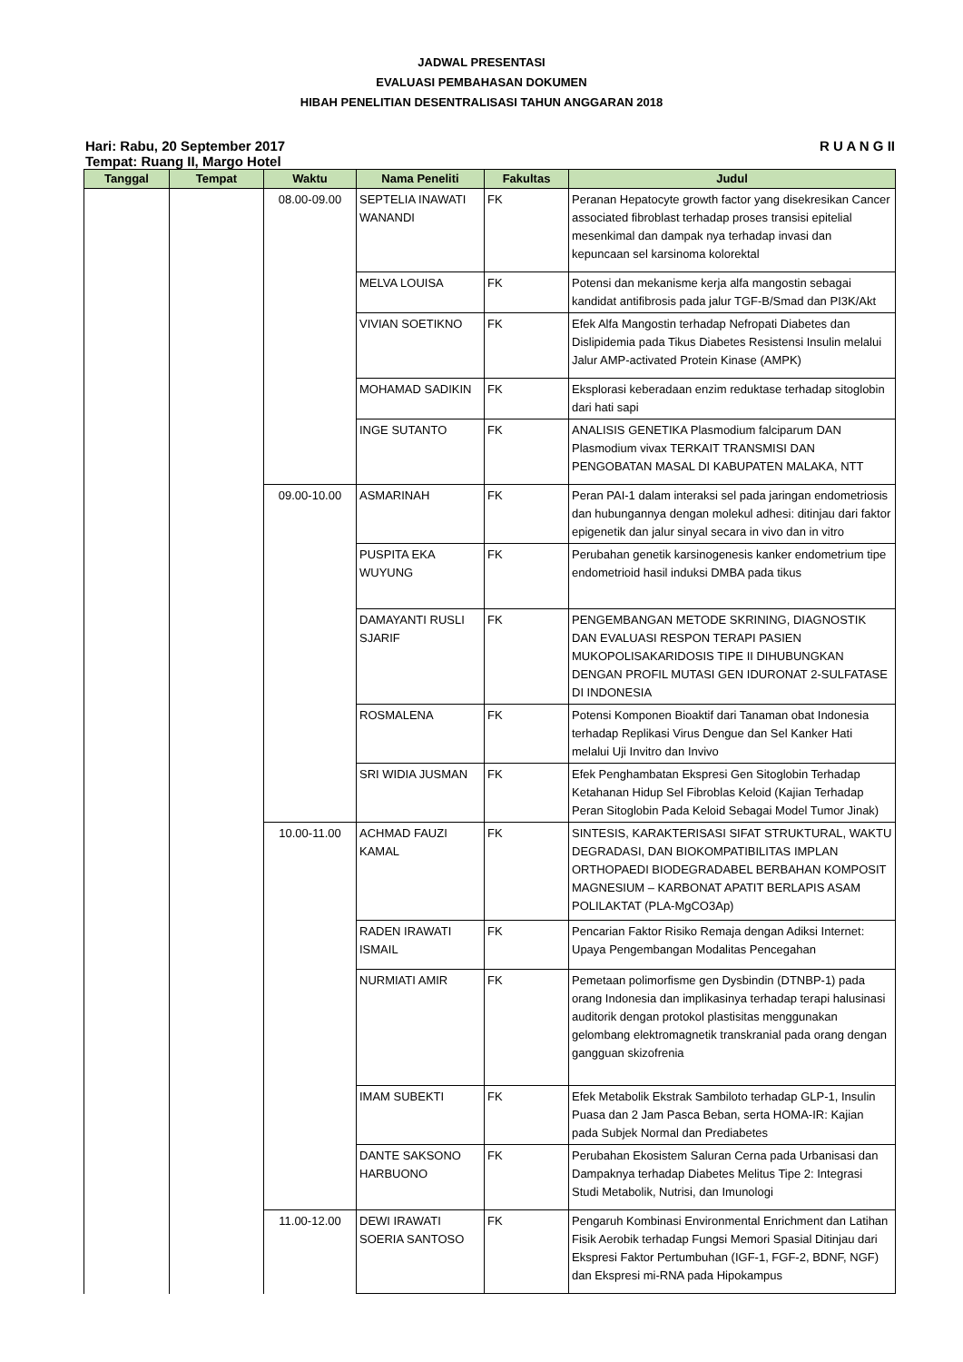JADWAL PRESENTASI
EVALUASI PEMBAHASAN DOKUMEN
HIBAH PENELITIAN DESENTRALISASI TAHUN ANGGARAN 2018
Hari: Rabu, 20 September 2017 R U A N G II
Tempat: Ruang II, Margo Hotel
| Tanggal | Tempat | Waktu | Nama Peneliti | Fakultas | Judul |
| --- | --- | --- | --- | --- | --- |
| | | 08.00-09.00 | SEPTELIA INAWATI WANANDI | FK | Peranan Hepatocyte growth factor yang disekresikan Cancer associated fibroblast terhadap proses transisi epitelial mesenkimal dan dampak nya terhadap invasi dan kepuncaan sel karsinoma kolorektal |
| | | | MELVA LOUISA | FK | Potensi dan mekanisme kerja alfa mangostin sebagai kandidat antifibrosis pada jalur TGF-B/Smad dan PI3K/Akt |
| | | | VIVIAN SOETIKNO | FK | Efek Alfa Mangostin terhadap Nefropati Diabetes dan Dislipidemia pada Tikus Diabetes Resistensi Insulin melalui Jalur AMP-activated Protein Kinase (AMPK) |
| | | | MOHAMAD SADIKIN | FK | Eksplorasi keberadaan enzim reduktase terhadap sitoglobin dari hati sapi |
| | | | INGE SUTANTO | FK | ANALISIS GENETIKA Plasmodium falciparum DAN Plasmodium vivax TERKAIT TRANSMISI DAN PENGOBATAN MASAL DI KABUPATEN MALAKA, NTT |
| | | 09.00-10.00 | ASMARINAH | FK | Peran PAI-1 dalam interaksi sel pada jaringan endometriosis dan hubungannya dengan molekul adhesi: ditinjau dari faktor epigenetik dan jalur sinyal secara in vivo dan in vitro |
| | | | PUSPITA EKA WUYUNG | FK | Perubahan genetik karsinogenesis kanker endometrium tipe endometrioid hasil induksi DMBA pada tikus |
| | | | DAMAYANTI RUSLI SJARIF | FK | PENGEMBANGAN METODE SKRINING, DIAGNOSTIK DAN EVALUASI RESPON TERAPI PASIEN MUKOPOLISAKARIDOSIS TIPE II DIHUBUNGKAN DENGAN PROFIL MUTASI GEN IDURONAT 2-SULFATASE DI INDONESIA |
| | | | ROSMALENA | FK | Potensi Komponen Bioaktif dari Tanaman obat Indonesia terhadap Replikasi Virus Dengue dan Sel Kanker Hati melalui Uji Invitro dan Invivo |
| | | | SRI WIDIA JUSMAN | FK | Efek Penghambatan Ekspresi Gen Sitoglobin Terhadap Ketahanan Hidup Sel Fibroblas Keloid (Kajian Terhadap Peran Sitoglobin Pada Keloid Sebagai Model Tumor Jinak) |
| | | 10.00-11.00 | ACHMAD FAUZI KAMAL | FK | SINTESIS, KARAKTERISASI SIFAT STRUKTURAL, WAKTU DEGRADASI, DAN BIOKOMPATIBILITAS IMPLAN ORTHOPAEDI BIODEGRADABEL BERBAHAN KOMPOSIT MAGNESIUM – KARBONAT APATIT BERLAPIS ASAM POLILAKTAT (PLA-MgCO3Ap) |
| | | | RADEN IRAWATI ISMAIL | FK | Pencarian Faktor Risiko Remaja dengan Adiksi Internet: Upaya Pengembangan Modalitas Pencegahan |
| | | | NURMIATI AMIR | FK | Pemetaan polimorfisme gen Dysbindin (DTNBP-1) pada orang Indonesia dan implikasinya terhadap terapi halusinasi auditorik dengan protokol plastisitas menggunakan gelombang elektromagnetik transkranial pada orang dengan gangguan skizofrenia |
| | | | IMAM SUBEKTI | FK | Efek Metabolik Ekstrak Sambiloto terhadap GLP-1, Insulin Puasa dan 2 Jam Pasca Beban, serta HOMA-IR: Kajian pada Subjek Normal dan Prediabetes |
| | | | DANTE SAKSONO HARBUONO | FK | Perubahan Ekosistem Saluran Cerna pada Urbanisasi dan Dampaknya terhadap Diabetes Melitus Tipe 2: Integrasi Studi Metabolik, Nutrisi, dan Imunologi |
| | | 11.00-12.00 | DEWI IRAWATI SOERIA SANTOSO | FK | Pengaruh Kombinasi Environmental Enrichment dan Latihan Fisik Aerobik terhadap Fungsi Memori Spasial Ditinjau dari Ekspresi Faktor Pertumbuhan (IGF-1, FGF-2, BDNF, NGF) dan Ekspresi mi-RNA pada Hipokampus |